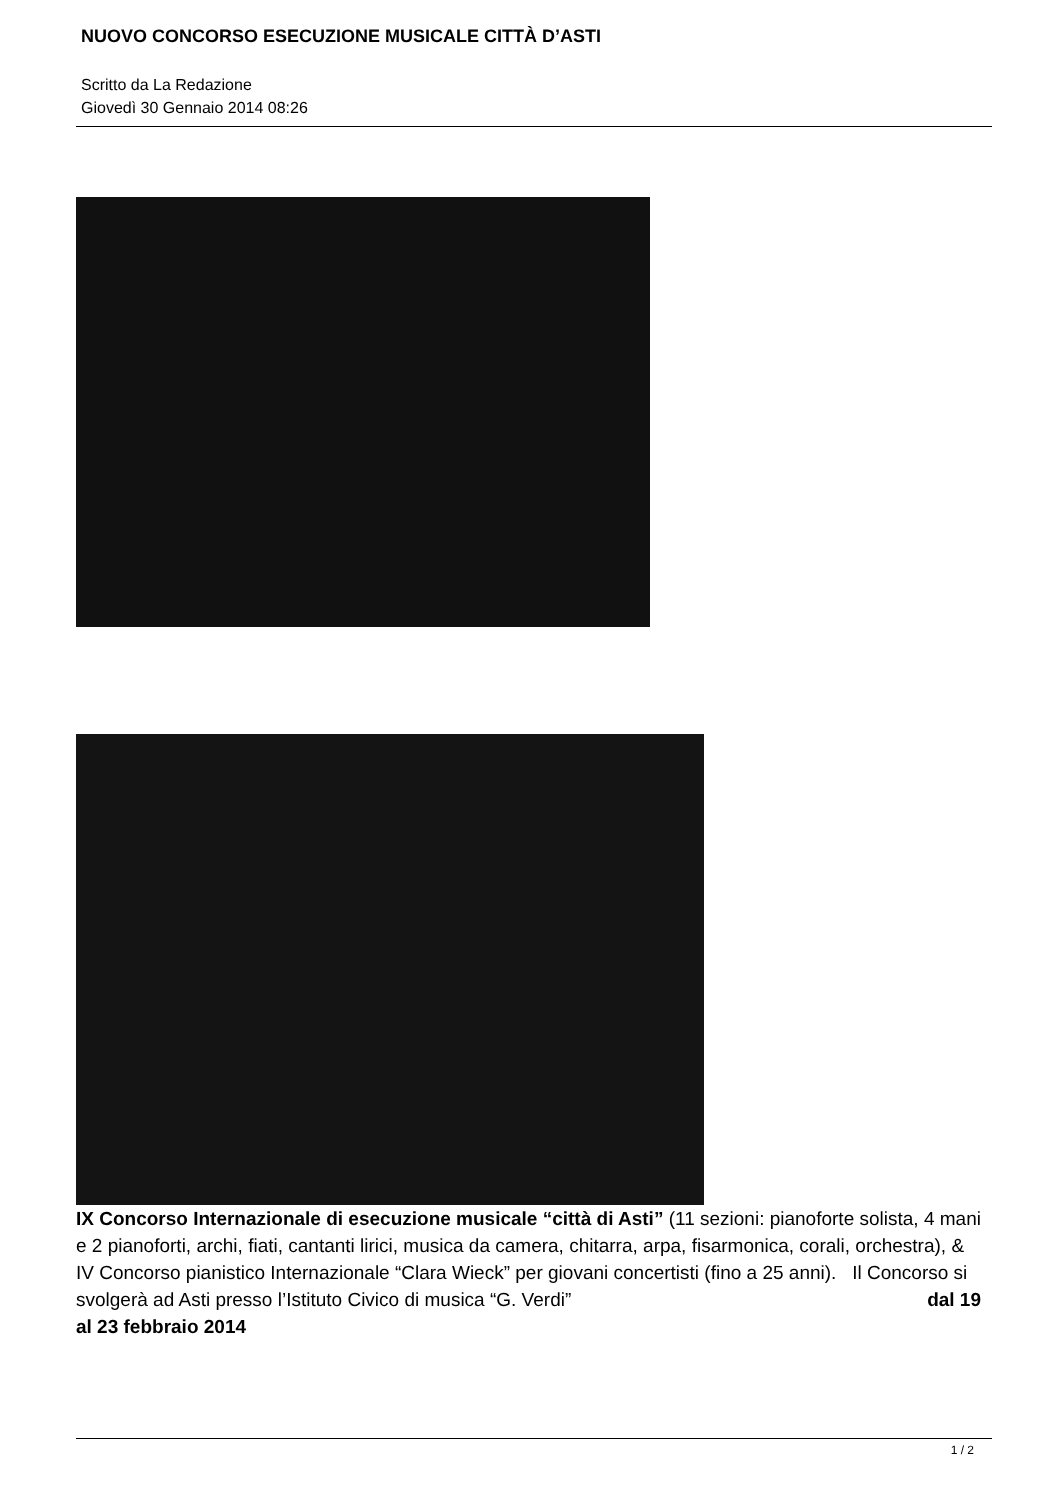NUOVO CONCORSO ESECUZIONE MUSICALE CITTÀ D’ASTI
Scritto da La Redazione
Giovedì 30 Gennaio 2014 08:26
IX Concorso Internazionale di esecuzione musicale “città di Asti” (11 sezioni: pianoforte solista, 4 mani e 2 pianoforti, archi, fiati, cantanti lirici, musica da camera, chitarra, arpa, fisarmonica, corali, orchestra), & IV Concorso pianistico Internazionale “Clara Wieck” per giovani concertisti (fino a 25 anni). Il Concorso si svolgerà ad Asti presso l’Istituto Civico di musica “G. Verdi” dal 19
al 23 febbraio 2014
1 / 2